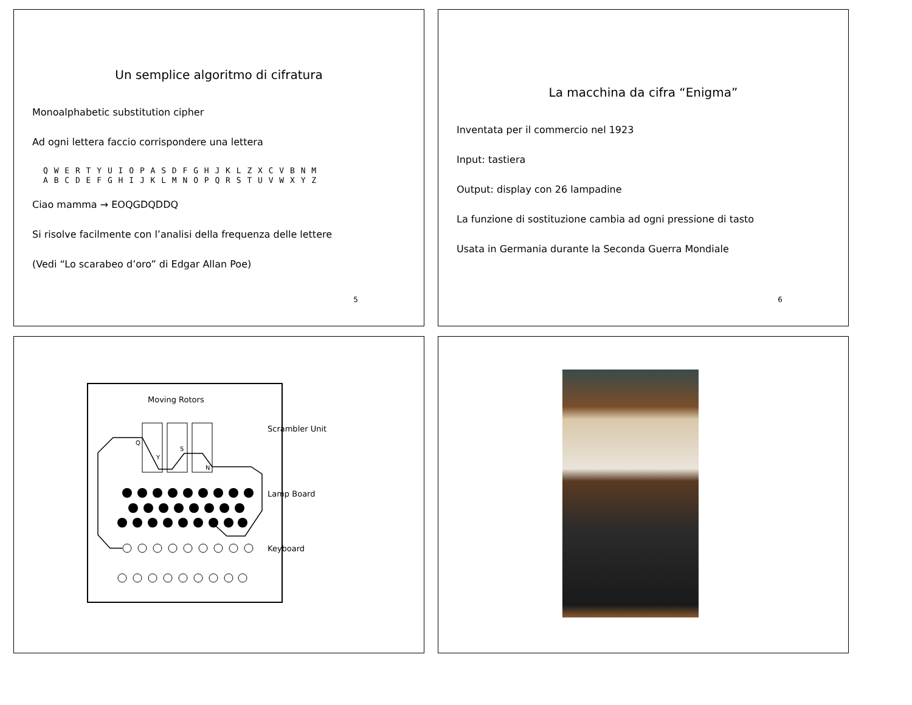Un semplice algoritmo di cifratura
Monoalphabetic substitution cipher
Ad ogni lettera faccio corrispondere una lettera
Q W E R T Y U I O P A S D F G H J K L Z X C V B N M
A B C D E F G H I J K L M N O P Q R S T U V W X Y Z
Ciao mamma → EOQGDQDDQ
Si risolve facilmente con l’analisi della frequenza delle lettere
(Vedi “Lo scarabeo d’oro” di Edgar Allan Poe)
5
La macchina da cifra “Enigma”
Inventata per il commercio nel 1923
Input: tastiera
Output: display con 26 lampadine
La funzione di sostituzione cambia ad ogni pressione di tasto
Usata in Germania durante la Seconda Guerra Mondiale
6
Moving Rotors
Q
Y
S
N
Scrambler Unit
Lamp Board
Keyboard